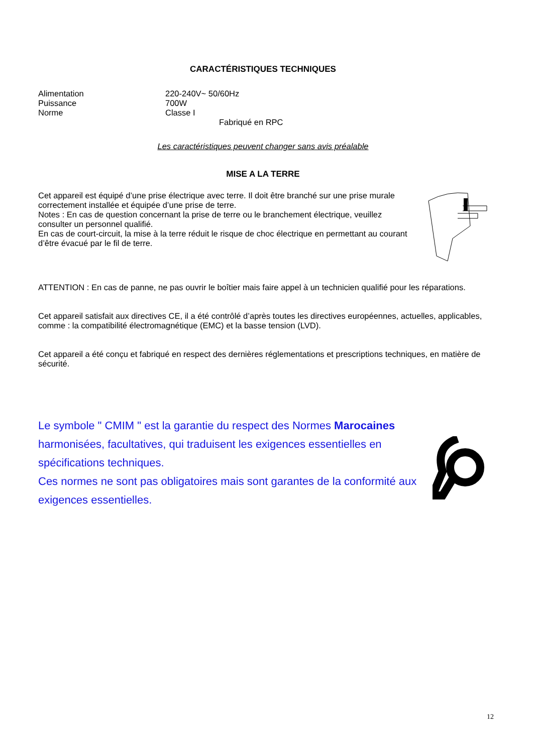CARACTÉRISTIQUES TECHNIQUES
Alimentation 220-240V~ 50/60Hz Puissance 700W Norme Classe I
Fabriqué en RPC
Les caractéristiques peuvent changer sans avis préalable
MISE A LA TERRE
Cet appareil est équipé d’une prise électrique avec terre. Il doit être branché sur une prise murale correctement installée et équipée d’une prise de terre.
Notes : En cas de question concernant la prise de terre ou le branchement électrique, veuillez consulter un personnel qualifié.
En cas de court-circuit, la mise à la terre réduit le risque de choc électrique en permettant au courant d’être évacué par le fil de terre.
ATTENTION : En cas de panne, ne pas ouvrir le boîtier mais faire appel à un technicien qualifié pour les réparations.
Cet appareil satisfait aux directives CE, il a été contrôlé d’après toutes les directives européennes, actuelles, applicables, comme : la compatibilité électromagnétique (EMC) et la basse tension (LVD).
Cet appareil a été conçu et fabriqué en respect des dernières réglementations et prescriptions techniques, en matière de sécurité.
Le symbole " CMIM " est la garantie du respect des Normes Marocaines harmonisées, facultatives, qui traduisent les exigences essentielles en spécifications techniques.
Ces normes ne sont pas obligatoires mais sont garantes de la conformité aux exigences essentielles.
12